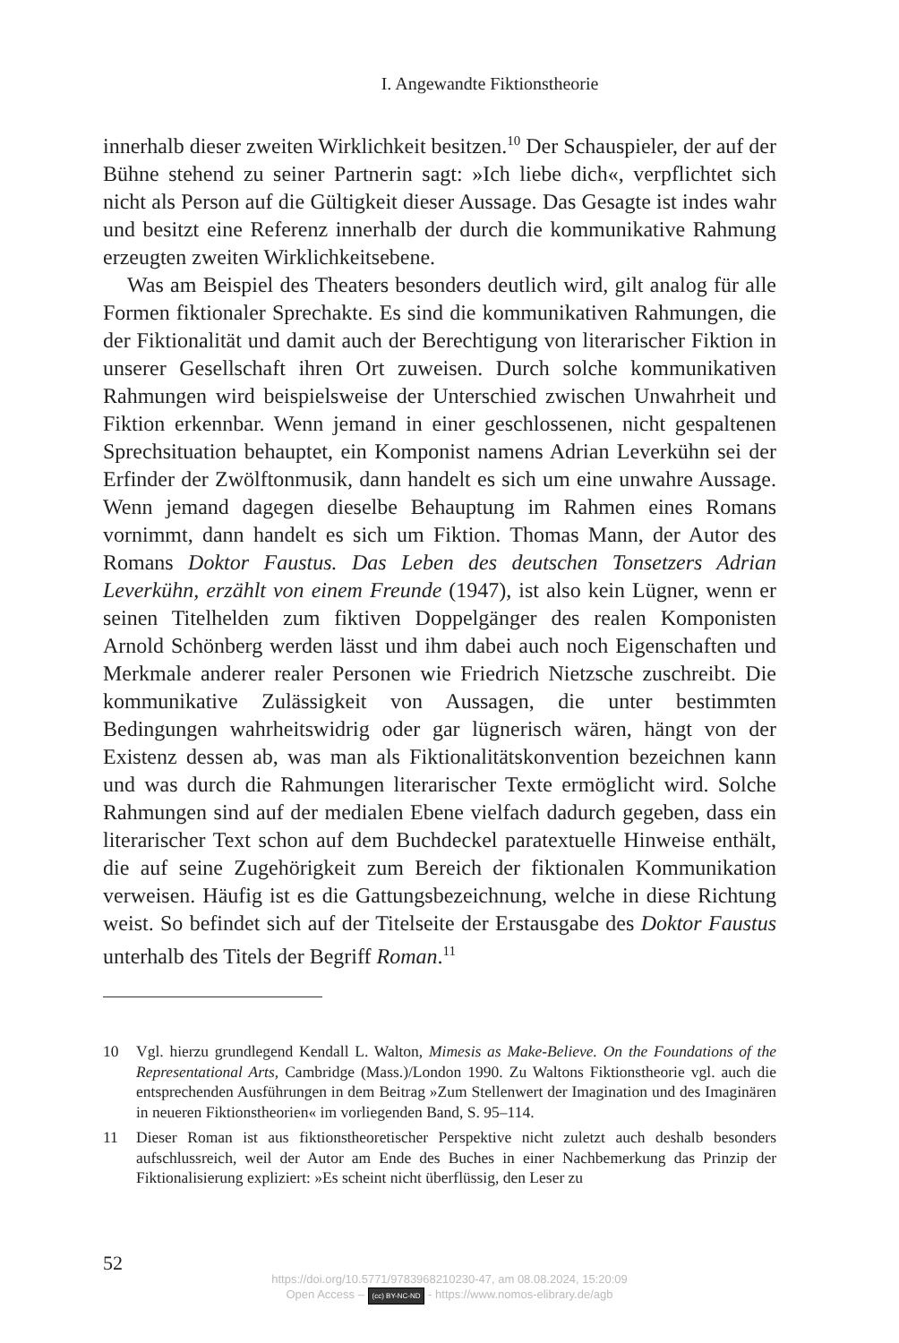I. Angewandte Fiktionstheorie
innerhalb dieser zweiten Wirklichkeit besitzen.<sup>10</sup> Der Schauspieler, der auf der Bühne stehend zu seiner Partnerin sagt: »Ich liebe dich«, verpflichtet sich nicht als Person auf die Gültigkeit dieser Aussage. Das Gesagte ist indes wahr und besitzt eine Referenz innerhalb der durch die kommunikative Rahmung erzeugten zweiten Wirklichkeitsebene.
Was am Beispiel des Theaters besonders deutlich wird, gilt analog für alle Formen fiktionaler Sprechakte. Es sind die kommunikativen Rahmungen, die der Fiktionalität und damit auch der Berechtigung von literarischer Fiktion in unserer Gesellschaft ihren Ort zuweisen. Durch solche kommunikativen Rahmungen wird beispielsweise der Unterschied zwischen Unwahrheit und Fiktion erkennbar. Wenn jemand in einer geschlossenen, nicht gespaltenen Sprechsituation behauptet, ein Komponist namens Adrian Leverkühn sei der Erfinder der Zwölftonmusik, dann handelt es sich um eine unwahre Aussage. Wenn jemand dagegen dieselbe Behauptung im Rahmen eines Romans vornimmt, dann handelt es sich um Fiktion. Thomas Mann, der Autor des Romans Doktor Faustus. Das Leben des deutschen Tonsetzers Adrian Leverkühn, erzählt von einem Freunde (1947), ist also kein Lügner, wenn er seinen Titelhelden zum fiktiven Doppelgänger des realen Komponisten Arnold Schönberg werden lässt und ihm dabei auch noch Eigenschaften und Merkmale anderer realer Personen wie Friedrich Nietzsche zuschreibt. Die kommunikative Zulässigkeit von Aussagen, die unter bestimmten Bedingungen wahrheitswidrig oder gar lügnerisch wären, hängt von der Existenz dessen ab, was man als Fiktionalitätskonvention bezeichnen kann und was durch die Rahmungen literarischer Texte ermöglicht wird. Solche Rahmungen sind auf der medialen Ebene vielfach dadurch gegeben, dass ein literarischer Text schon auf dem Buchdeckel paratextuelle Hinweise enthält, die auf seine Zugehörigkeit zum Bereich der fiktionalen Kommunikation verweisen. Häufig ist es die Gattungsbezeichnung, welche in diese Richtung weist. So befindet sich auf der Titelseite der Erstausgabe des Doktor Faustus unterhalb des Titels der Begriff Roman.<sup>11</sup>
10 Vgl. hierzu grundlegend Kendall L. Walton, Mimesis as Make-Believe. On the Foundations of the Representational Arts, Cambridge (Mass.)/London 1990. Zu Waltons Fiktionstheorie vgl. auch die entsprechenden Ausführungen in dem Beitrag »Zum Stellenwert der Imagination und des Imaginären in neueren Fiktionstheorien« im vorliegenden Band, S. 95–114.
11 Dieser Roman ist aus fiktionstheoretischer Perspektive nicht zuletzt auch deshalb besonders aufschlussreich, weil der Autor am Ende des Buches in einer Nachbemerkung das Prinzip der Fiktionalisierung expliziert: »Es scheint nicht überflüssig, den Leser zu
52
https://doi.org/10.5771/9783968210230-47, am 08.08.2024, 15:20:09
Open Access – (cc) BY-NC-ND - https://www.nomos-elibrary.de/agb